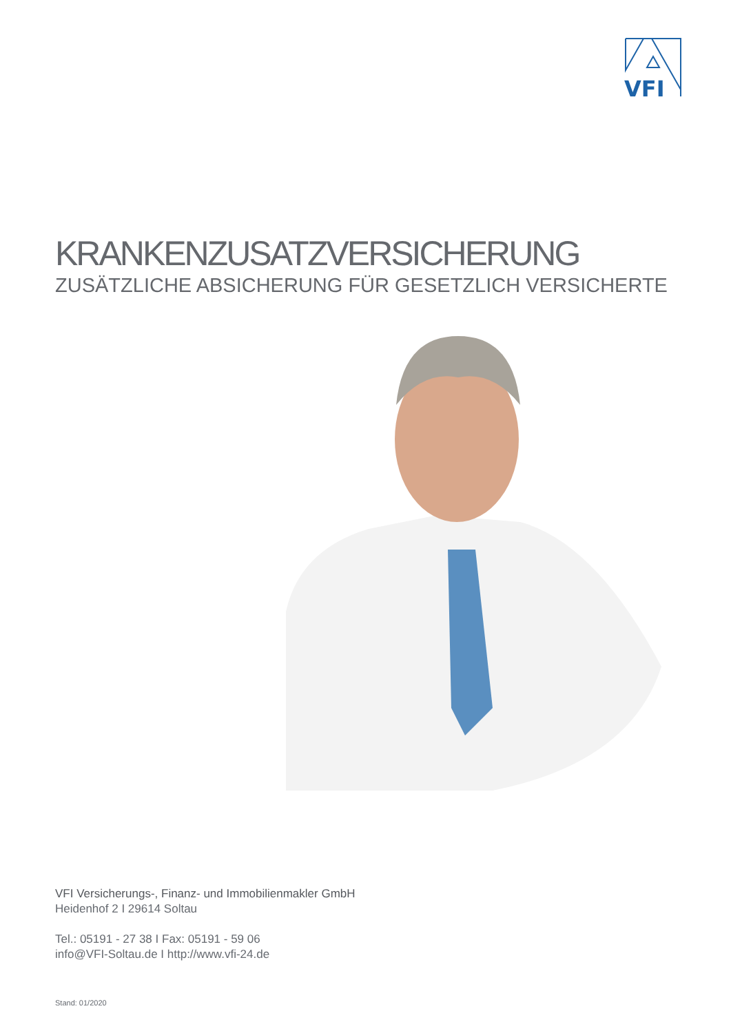VFI
KRANKENZUSATZVERSICHERUNG
ZUSÄTZLICHE ABSICHERUNG FÜR GESETZLICH VERSICHERTE
VFI Versicherungs-, Finanz- und Immobilienmakler GmbH
Heidenhof 2 I 29614 Soltau
Tel.: 05191 - 27 38 I Fax: 05191 - 59 06
info@VFI-Soltau.de I http://www.vfi-24.de
Stand: 01/2020